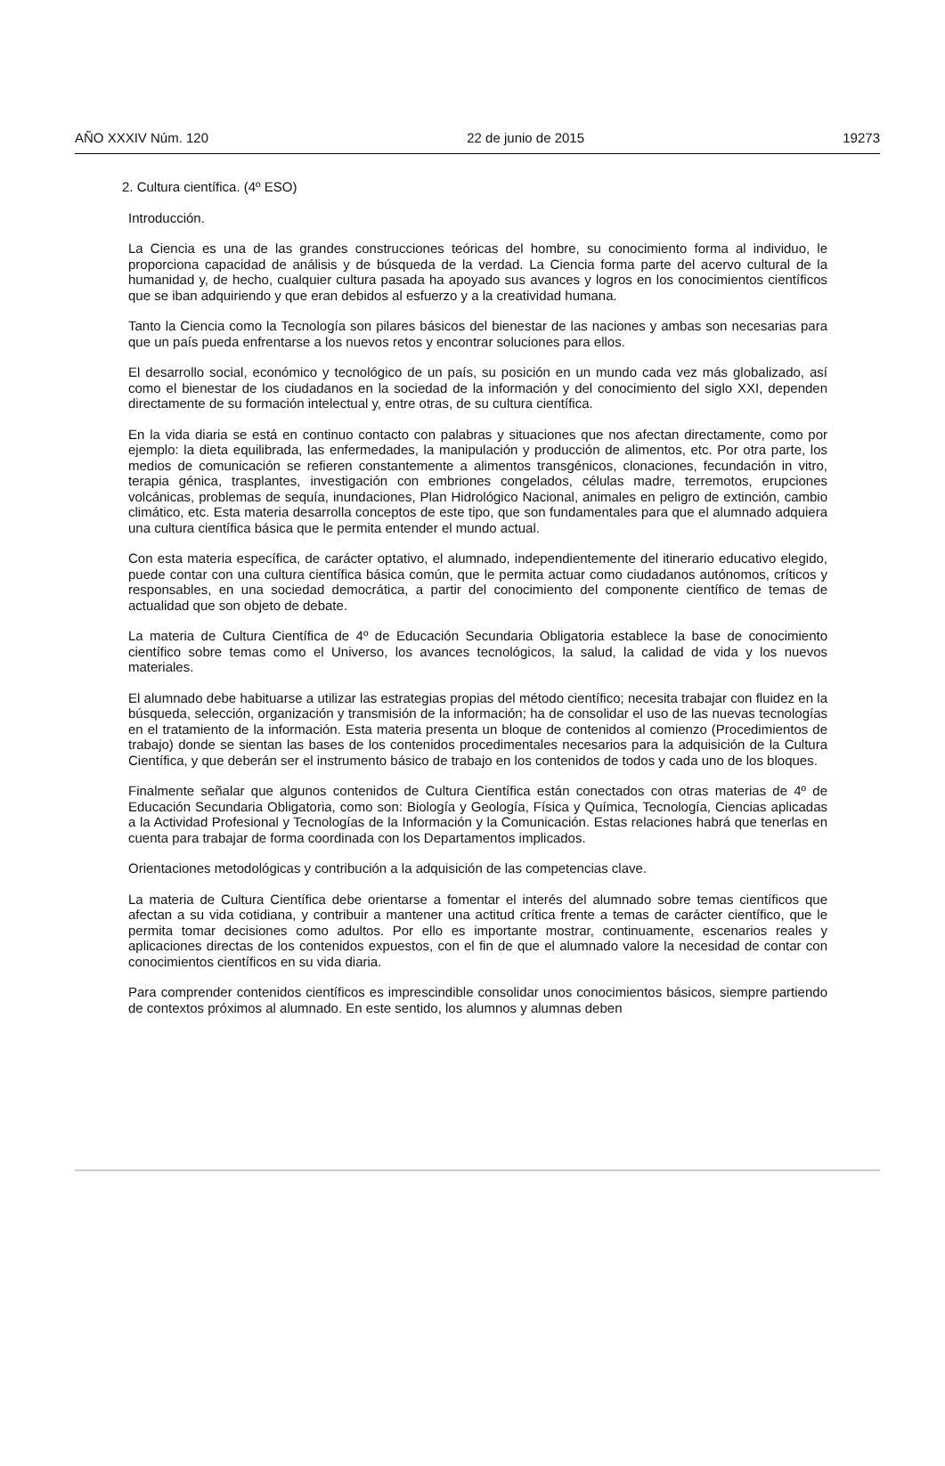AÑO XXXIV Núm. 120 22 de junio de 2015 19273
2. Cultura científica. (4º ESO)
Introducción.
La Ciencia es una de las grandes construcciones teóricas del hombre, su conocimiento forma al individuo, le proporciona capacidad de análisis y de búsqueda de la verdad. La Ciencia forma parte del acervo cultural de la humanidad y, de hecho, cualquier cultura pasada ha apoyado sus avances y logros en los conocimientos científicos que se iban adquiriendo y que eran debidos al esfuerzo y a la creatividad humana.
Tanto la Ciencia como la Tecnología son pilares básicos del bienestar de las naciones y ambas son necesarias para que un país pueda enfrentarse a los nuevos retos y encontrar soluciones para ellos.
El desarrollo social, económico y tecnológico de un país, su posición en un mundo cada vez más globalizado, así como el bienestar de los ciudadanos en la sociedad de la información y del conocimiento del siglo XXI, dependen directamente de su formación intelectual y, entre otras, de su cultura científica.
En la vida diaria se está en continuo contacto con palabras y situaciones que nos afectan directamente, como por ejemplo: la dieta equilibrada, las enfermedades, la manipulación y producción de alimentos, etc. Por otra parte, los medios de comunicación se refieren constantemente a alimentos transgénicos, clonaciones, fecundación in vitro, terapia génica, trasplantes, investigación con embriones congelados, células madre, terremotos, erupciones volcánicas, problemas de sequía, inundaciones, Plan Hidrológico Nacional, animales en peligro de extinción, cambio climático, etc. Esta materia desarrolla conceptos de este tipo, que son fundamentales para que el alumnado adquiera una cultura científica básica que le permita entender el mundo actual.
Con esta materia específica, de carácter optativo, el alumnado, independientemente del itinerario educativo elegido, puede contar con una cultura científica básica común, que le permita actuar como ciudadanos autónomos, críticos y responsables, en una sociedad democrática, a partir del conocimiento del componente científico de temas de actualidad que son objeto de debate.
La materia de Cultura Científica de 4º de Educación Secundaria Obligatoria establece la base de conocimiento científico sobre temas como el Universo, los avances tecnológicos, la salud, la calidad de vida y los nuevos materiales.
El alumnado debe habituarse a utilizar las estrategias propias del método científico; necesita trabajar con fluidez en la búsqueda, selección, organización y transmisión de la información; ha de consolidar el uso de las nuevas tecnologías en el tratamiento de la información. Esta materia presenta un bloque de contenidos al comienzo (Procedimientos de trabajo) donde se sientan las bases de los contenidos procedimentales necesarios para la adquisición de la Cultura Científica, y que deberán ser el instrumento básico de trabajo en los contenidos de todos y cada uno de los bloques.
Finalmente señalar que algunos contenidos de Cultura Científica están conectados con otras materias de 4º de Educación Secundaria Obligatoria, como son: Biología y Geología, Física y Química, Tecnología, Ciencias aplicadas a la Actividad Profesional y Tecnologías de la Información y la Comunicación. Estas relaciones habrá que tenerlas en cuenta para trabajar de forma coordinada con los Departamentos implicados.
Orientaciones metodológicas y contribución a la adquisición de las competencias clave.
La materia de Cultura Científica debe orientarse a fomentar el interés del alumnado sobre temas científicos que afectan a su vida cotidiana, y contribuir a mantener una actitud crítica frente a temas de carácter científico, que le permita tomar decisiones como adultos. Por ello es importante mostrar, continuamente, escenarios reales y aplicaciones directas de los contenidos expuestos, con el fin de que el alumnado valore la necesidad de contar con conocimientos científicos en su vida diaria.
Para comprender contenidos científicos es imprescindible consolidar unos conocimientos básicos, siempre partiendo de contextos próximos al alumnado. En este sentido, los alumnos y alumnas deben